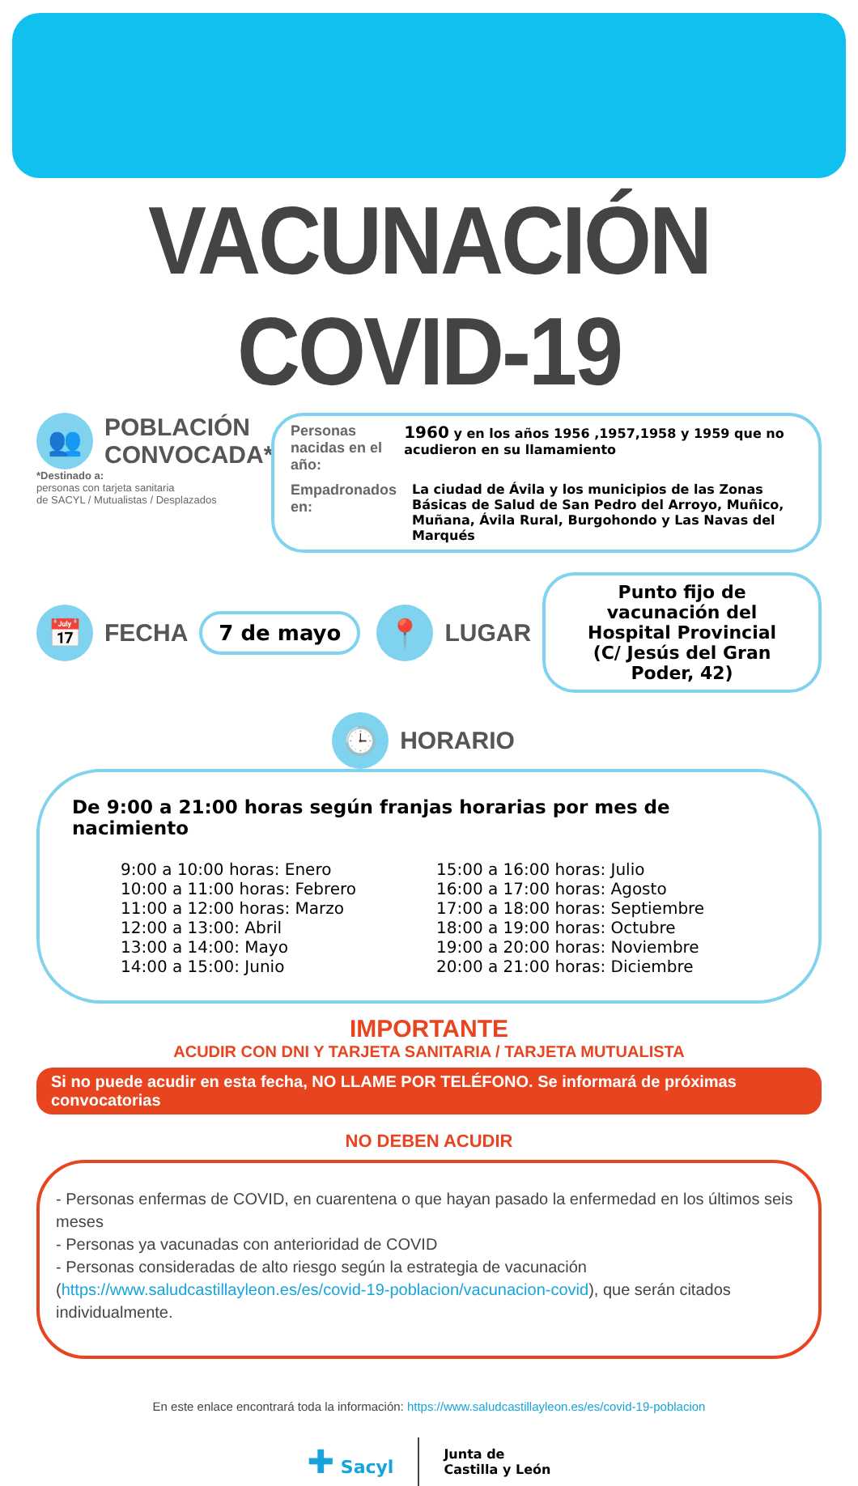VACUNACIÓN COVID-19
👥
POBLACIÓN
CONVOCADA*
*Destinado a:
personas con tarjeta sanitaria
de SACYL / Mutualistas / Desplazados
Personas nacidas en el año: 1960 y en los años 1956 ,1957,1958 y 1959 que no acudieron en su llamamiento
Empadronados en: La ciudad de Ávila y los municipios de las Zonas Básicas de Salud de San Pedro del Arroyo, Muñico, Muñana, Ávila Rural, Burgohondo y Las Navas del Marqués
📅
FECHA
7 de mayo
📍
LUGAR
Punto fijo de vacunación del
Hospital Provincial
(C/ Jesús del Gran Poder, 42)
🕒
HORARIO
De 9:00 a 21:00 horas según franjas horarias por mes de nacimiento
9:00 a 10:00 horas: Enero
10:00 a 11:00 horas: Febrero
11:00 a 12:00 horas: Marzo
12:00 a 13:00: Abril
13:00 a 14:00: Mayo
14:00 a 15:00: Junio
15:00 a 16:00 horas: Julio
16:00 a 17:00 horas: Agosto
17:00 a 18:00 horas: Septiembre
18:00 a 19:00 horas: Octubre
19:00 a 20:00 horas: Noviembre
20:00 a 21:00 horas: Diciembre
IMPORTANTE
ACUDIR CON DNI Y TARJETA SANITARIA / TARJETA MUTUALISTA
Si no puede acudir en esta fecha, NO LLAME POR TELÉFONO. Se informará de próximas convocatorias
NO DEBEN ACUDIR
- Personas enfermas de COVID, en cuarentena o que hayan pasado la enfermedad en los últimos seis meses
- Personas ya vacunadas con anterioridad de COVID
- Personas consideradas de alto riesgo según la estrategia de vacunación (https://www.saludcastillayleon.es/es/covid-19-poblacion/vacunacion-covid), que serán citados individualmente.
En este enlace encontrará toda la información: https://www.saludcastillayleon.es/es/covid-19-poblacion
✚ Sacyl
Junta de
Castilla y León